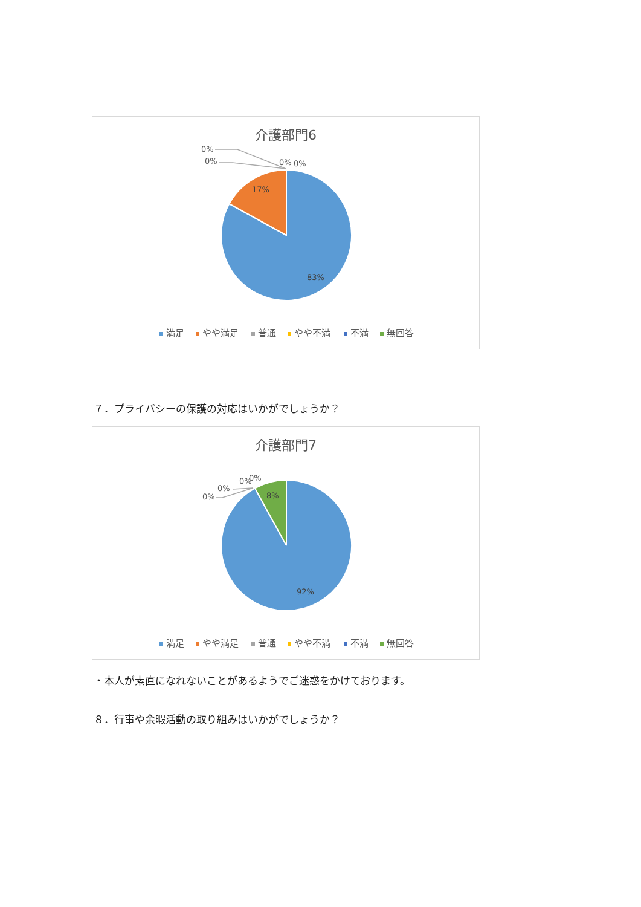介護部門6
0%
0%
0%
0%
17%
83%
満足
やや満足
普通
やや不満
不満
無回答
７．プライバシーの保護の対応はいかがでしょうか？
介護部門7
0%
0%
0%
0%
8%
92%
満足
やや満足
普通
やや不満
不満
無回答
・本人が素直になれないことがあるようでご迷惑をかけております。
８．行事や余暇活動の取り組みはいかがでしょうか？